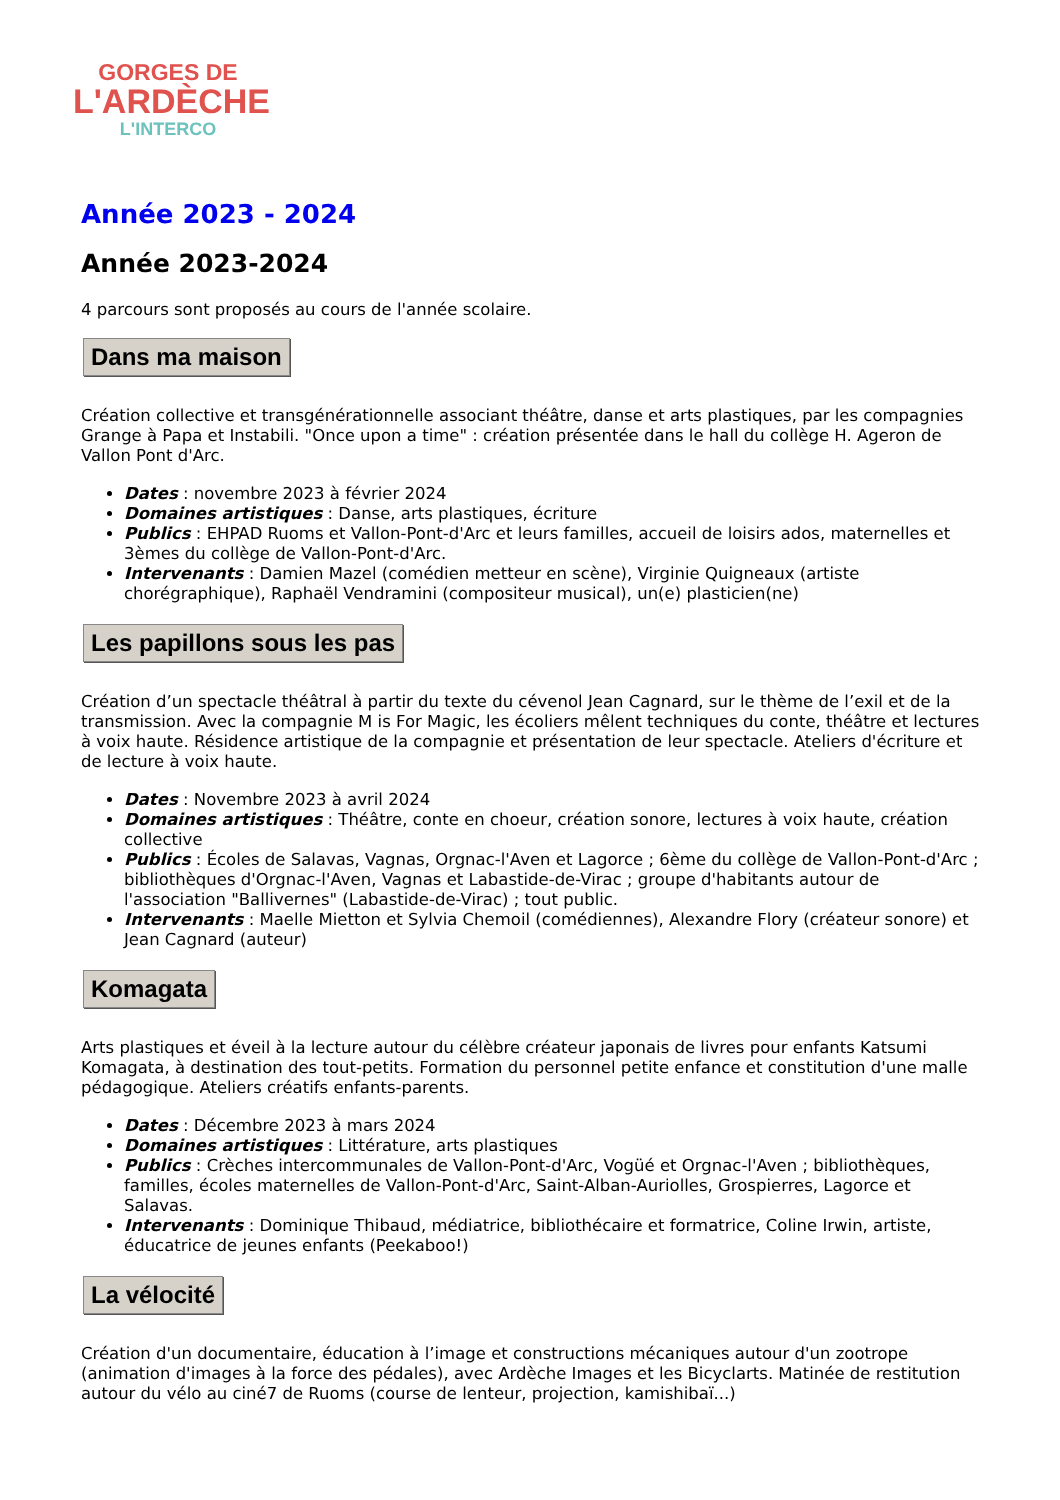GORGES DE
L'ARDÈCHE
L'INTERCO
Année 2023 - 2024
Année 2023-2024
4 parcours sont proposés au cours de l'année scolaire.
Dans ma maison
Création collective et transgénérationnelle associant théâtre, danse et arts plastiques, par les compagnies Grange à Papa et Instabili. "Once upon a time" : création présentée dans le hall du collège H. Ageron de Vallon Pont d'Arc.
Dates : novembre 2023 à février 2024
Domaines artistiques : Danse, arts plastiques, écriture
Publics : EHPAD Ruoms et Vallon-Pont-d'Arc et leurs familles, accueil de loisirs ados, maternelles et 3èmes du collège de Vallon-Pont-d'Arc.
Intervenants : Damien Mazel (comédien metteur en scène), Virginie Quigneaux (artiste chorégraphique), Raphaël Vendramini (compositeur musical), un(e) plasticien(ne)
Les papillons sous les pas
Création d’un spectacle théâtral à partir du texte du cévenol Jean Cagnard, sur le thème de l’exil et de la transmission. Avec la compagnie M is For Magic, les écoliers mêlent techniques du conte, théâtre et lectures à voix haute. Résidence artistique de la compagnie et présentation de leur spectacle. Ateliers d'écriture et de lecture à voix haute.
Dates : Novembre 2023 à avril 2024
Domaines artistiques : Théâtre, conte en choeur, création sonore, lectures à voix haute, création collective
Publics : Écoles de Salavas, Vagnas, Orgnac-l'Aven et Lagorce ; 6ème du collège de Vallon-Pont-d'Arc ; bibliothèques d'Orgnac-l'Aven, Vagnas et Labastide-de-Virac ; groupe d'habitants autour de l'association "Ballivernes" (Labastide-de-Virac) ; tout public.
Intervenants : Maelle Mietton et Sylvia Chemoil (comédiennes), Alexandre Flory (créateur sonore) et Jean Cagnard (auteur)
Komagata
Arts plastiques et éveil à la lecture autour du célèbre créateur japonais de livres pour enfants Katsumi Komagata, à destination des tout-petits. Formation du personnel petite enfance et constitution d'une malle pédagogique. Ateliers créatifs enfants-parents.
Dates : Décembre 2023 à mars 2024
Domaines artistiques : Littérature, arts plastiques
Publics : Crèches intercommunales de Vallon-Pont-d'Arc, Vogüé et Orgnac-l'Aven ; bibliothèques, familles, écoles maternelles de Vallon-Pont-d'Arc, Saint-Alban-Auriolles, Grospierres, Lagorce et Salavas.
Intervenants : Dominique Thibaud, médiatrice, bibliothécaire et formatrice, Coline Irwin, artiste, éducatrice de jeunes enfants (Peekaboo!)
La vélocité
Création d'un documentaire, éducation à l’image et constructions mécaniques autour d'un zootrope (animation d'images à la force des pédales), avec Ardèche Images et les Bicyclarts. Matinée de restitution autour du vélo au ciné7 de Ruoms (course de lenteur, projection, kamishibaï...)